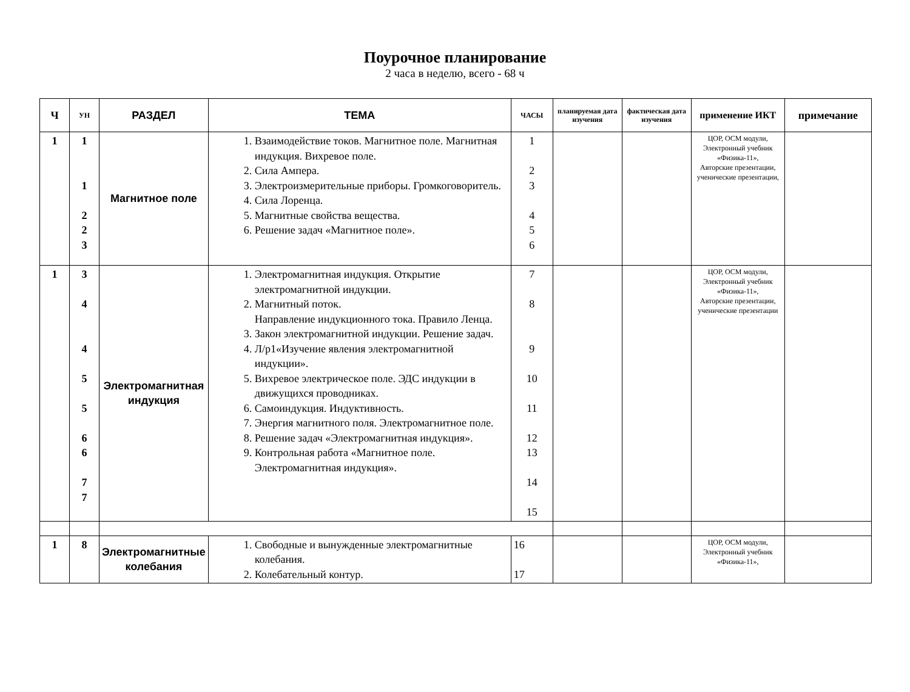Поурочное планирование
2 часа в неделю, всего - 68 ч
| Ч | УН | РАЗДЕЛ | ТЕМА | ЧАСЫ | планируемая дата изучения | фактическая дата изучения | применение ИКТ | примечание |
| --- | --- | --- | --- | --- | --- | --- | --- | --- |
| 1 | 1 1 2 2 3 | Магнитное поле | 1. Взаимодействие токов. Магнитное поле. Магнитная индукция. Вихревое поле. 2. Сила Ампера. 3. Электроизмерительные приборы. Громкоговоритель. 4. Сила Лоренца. 5. Магнитные свойства вещества. 6. Решение задач «Магнитное поле». | 1 2 3 4 5 6 | | | ЦОР, ОСМ модули, Электронный учебник «Физика-11», Авторские презентации, ученические презентации, | |
| 1 | 3 4 4 5 5 6 6 7 7 | Электромагнитная индукция | 1. Электромагнитная индукция. Открытие электромагнитной индукции. 2. Магнитный поток. Направление индукционного тока. Правило Ленца. 3. Закон электромагнитной индукции. Решение задач. 4. Л/р1«Изучение явления электромагнитной индукции». 5. Вихревое электрическое поле. ЭДС индукции в движущихся проводниках. 6. Самоиндукция. Индуктивность. 7. Энергия магнитного поля. Электромагнитное поле. 8. Решение задач «Электромагнитная индукция». 9. Контрольная работа «Магнитное поле. Электромагнитная индукция». | 7 8 9 10 11 12 13 14 15 | | | ЦОР, ОСМ модули, Электронный учебник «Физика-11», Авторские презентации, ученические презентации | |
| 1 | 8 | Электромагнитные колебания | 1. Свободные и вынужденные электромагнитные колебания. 2. Колебательный контур. | 16 17 | | | ЦОР, ОСМ модули, Электронный учебник «Физика-11», | |